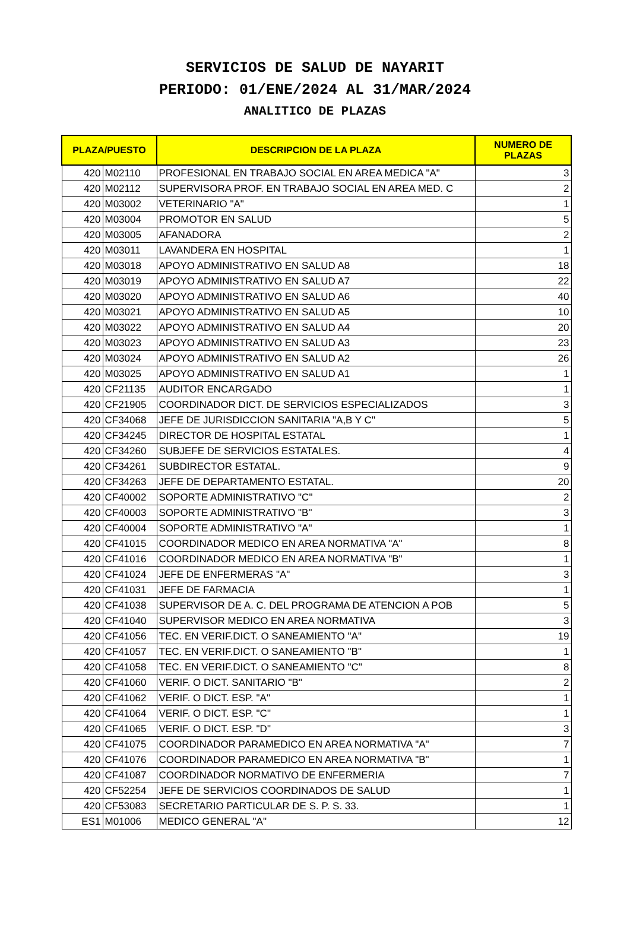SERVICIOS DE SALUD DE NAYARIT
PERIODO: 01/ENE/2024 AL 31/MAR/2024
ANALITICO DE PLAZAS
| PLAZA/PUESTO | | DESCRIPCION DE LA PLAZA | NUMERO DE PLAZAS |
| --- | --- | --- | --- |
| 420 | M02110 | PROFESIONAL EN TRABAJO SOCIAL EN AREA MEDICA "A" | 3 |
| 420 | M02112 | SUPERVISORA PROF. EN TRABAJO SOCIAL EN AREA MED. C | 2 |
| 420 | M03002 | VETERINARIO "A" | 1 |
| 420 | M03004 | PROMOTOR EN SALUD | 5 |
| 420 | M03005 | AFANADORA | 2 |
| 420 | M03011 | LAVANDERA EN HOSPITAL | 1 |
| 420 | M03018 | APOYO ADMINISTRATIVO EN SALUD A8 | 18 |
| 420 | M03019 | APOYO ADMINISTRATIVO EN SALUD A7 | 22 |
| 420 | M03020 | APOYO ADMINISTRATIVO EN SALUD A6 | 40 |
| 420 | M03021 | APOYO ADMINISTRATIVO EN SALUD A5 | 10 |
| 420 | M03022 | APOYO ADMINISTRATIVO EN SALUD A4 | 20 |
| 420 | M03023 | APOYO ADMINISTRATIVO EN SALUD A3 | 23 |
| 420 | M03024 | APOYO ADMINISTRATIVO EN SALUD A2 | 26 |
| 420 | M03025 | APOYO ADMINISTRATIVO EN SALUD A1 | 1 |
| 420 | CF21135 | AUDITOR ENCARGADO | 1 |
| 420 | CF21905 | COORDINADOR DICT. DE SERVICIOS ESPECIALIZADOS | 3 |
| 420 | CF34068 | JEFE DE JURISDICCION SANITARIA "A,B Y C" | 5 |
| 420 | CF34245 | DIRECTOR DE HOSPITAL ESTATAL | 1 |
| 420 | CF34260 | SUBJEFE DE SERVICIOS ESTATALES. | 4 |
| 420 | CF34261 | SUBDIRECTOR ESTATAL. | 9 |
| 420 | CF34263 | JEFE DE DEPARTAMENTO ESTATAL. | 20 |
| 420 | CF40002 | SOPORTE ADMINISTRATIVO "C" | 2 |
| 420 | CF40003 | SOPORTE ADMINISTRATIVO "B" | 3 |
| 420 | CF40004 | SOPORTE ADMINISTRATIVO "A" | 1 |
| 420 | CF41015 | COORDINADOR MEDICO EN AREA NORMATIVA "A" | 8 |
| 420 | CF41016 | COORDINADOR MEDICO EN AREA NORMATIVA "B" | 1 |
| 420 | CF41024 | JEFE DE ENFERMERAS "A" | 3 |
| 420 | CF41031 | JEFE DE FARMACIA | 1 |
| 420 | CF41038 | SUPERVISOR DE A. C. DEL PROGRAMA DE ATENCION A POB | 5 |
| 420 | CF41040 | SUPERVISOR MEDICO EN AREA NORMATIVA | 3 |
| 420 | CF41056 | TEC. EN VERIF.DICT. O SANEAMIENTO "A" | 19 |
| 420 | CF41057 | TEC. EN VERIF.DICT. O SANEAMIENTO "B" | 1 |
| 420 | CF41058 | TEC. EN VERIF.DICT. O SANEAMIENTO "C" | 8 |
| 420 | CF41060 | VERIF. O DICT. SANITARIO "B" | 2 |
| 420 | CF41062 | VERIF. O DICT. ESP. "A" | 1 |
| 420 | CF41064 | VERIF. O DICT. ESP. "C" | 1 |
| 420 | CF41065 | VERIF. O DICT. ESP. "D" | 3 |
| 420 | CF41075 | COORDINADOR PARAMEDICO EN AREA NORMATIVA "A" | 7 |
| 420 | CF41076 | COORDINADOR PARAMEDICO EN AREA NORMATIVA "B" | 1 |
| 420 | CF41087 | COORDINADOR NORMATIVO DE ENFERMERIA | 7 |
| 420 | CF52254 | JEFE DE SERVICIOS COORDINADOS DE SALUD | 1 |
| 420 | CF53083 | SECRETARIO PARTICULAR DE S. P. S. 33. | 1 |
| ES1 | M01006 | MEDICO GENERAL "A" | 12 |